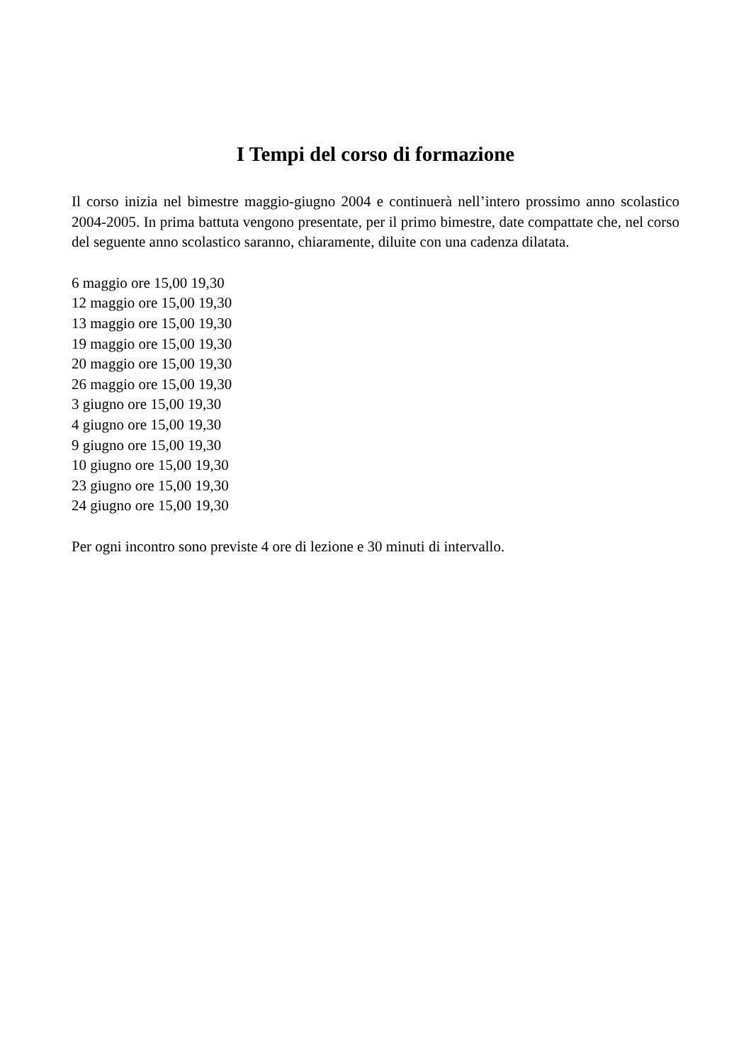I Tempi del corso di formazione
Il corso inizia nel bimestre maggio-giugno 2004 e continuerà nell’intero prossimo anno scolastico 2004-2005. In prima battuta vengono presentate, per il primo bimestre, date compattate che, nel corso del seguente anno scolastico saranno, chiaramente, diluite con una cadenza dilatata.
6 maggio ore 15,00 19,30
12 maggio ore 15,00 19,30
13 maggio ore 15,00 19,30
19 maggio ore 15,00 19,30
20 maggio ore 15,00 19,30
26 maggio ore 15,00 19,30
3 giugno ore 15,00 19,30
4 giugno ore 15,00 19,30
9 giugno ore 15,00 19,30
10 giugno ore 15,00 19,30
23 giugno ore 15,00 19,30
24 giugno ore 15,00 19,30
Per ogni incontro sono previste 4 ore di lezione e 30 minuti di intervallo.